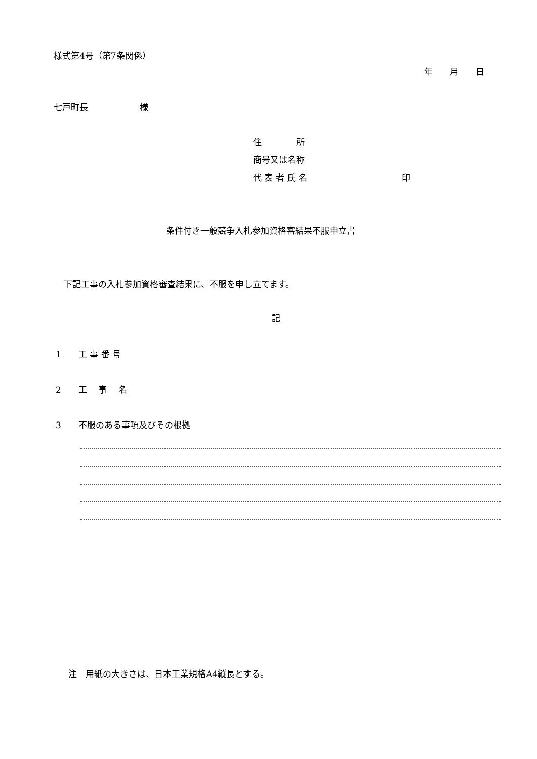様式第4号（第7条関係）
年　　月　　日
七戸町長　　　　　　様
住　　　　所
商号又は名称
代 表 者 氏 名　　　　　　　　　　　印
条件付き一般競争入札参加資格審結果不服申立書
下記工事の入札参加資格審査結果に、不服を申し立てます。
記
1　　工 事 番 号
2　　工　 事　 名
3　　不服のある事項及びその根拠
注　用紙の大きさは、日本工業規格A4縦長とする。